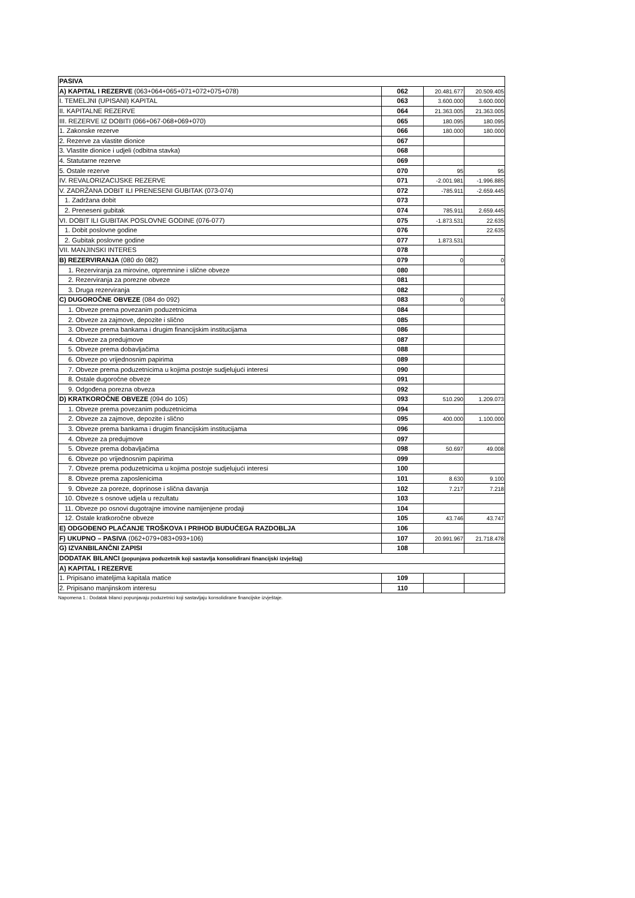| PASIVA | | | |
| A) KAPITAL I REZERVE (063+064+065+071+072+075+078) | 062 | 20.481.677 | 20.509.405 |
| I. TEMELJNI (UPISANI) KAPITAL | 063 | 3.600.000 | 3.600.000 |
| II. KAPITALNE REZERVE | 064 | 21.363.005 | 21.363.005 |
| III. REZERVE IZ DOBITI (066+067-068+069+070) | 065 | 180.095 | 180.095 |
| 1. Zakonske rezerve | 066 | 180.000 | 180.000 |
| 2. Rezerve za vlastite dionice | 067 | | |
| 3. Vlastite dionice i udjeli (odbitna stavka) | 068 | | |
| 4. Statutarne rezerve | 069 | | |
| 5. Ostale rezerve | 070 | 95 | 95 |
| IV. REVALORIZACIJSKE REZERVE | 071 | -2.001.981 | -1.996.885 |
| V. ZADRŽANA DOBIT ILI PRENESENI GUBITAK (073-074) | 072 | -785.911 | -2.659.445 |
| 1. Zadržana dobit | 073 | | |
| 2. Preneseni gubitak | 074 | 785.911 | 2.659.445 |
| VI. DOBIT ILI GUBITAK POSLOVNE GODINE (076-077) | 075 | -1.873.531 | 22.635 |
| 1. Dobit poslovne godine | 076 | | 22.635 |
| 2. Gubitak poslovne godine | 077 | 1.873.531 | |
| VII. MANJINSKI INTERES | 078 | | |
| B) REZERVIRANJA (080 do 082) | 079 | 0 | 0 |
| 1. Rezerviranja za mirovine, otpremnine i slične obveze | 080 | | |
| 2. Rezerviranja za porezne obveze | 081 | | |
| 3. Druga rezerviranja | 082 | | |
| C) DUGOROČNE OBVEZE (084 do 092) | 083 | 0 | 0 |
| 1. Obveze prema povezanim poduzetnicima | 084 | | |
| 2. Obveze za zajmove, depozite i slično | 085 | | |
| 3. Obveze prema bankama i drugim financijskim institucijama | 086 | | |
| 4. Obveze za predujmove | 087 | | |
| 5. Obveze prema dobavljačima | 088 | | |
| 6. Obveze po vrijednosnim papirima | 089 | | |
| 7. Obveze prema poduzetnicima u kojima postoje sudjelujući interesi | 090 | | |
| 8. Ostale dugoročne obveze | 091 | | |
| 9. Odgođena porezna obveza | 092 | | |
| D) KRATKOROČNE OBVEZE (094 do 105) | 093 | 510.290 | 1.209.073 |
| 1. Obveze prema povezanim poduzetnicima | 094 | | |
| 2. Obveze za zajmove, depozite i slično | 095 | 400.000 | 1.100.000 |
| 3. Obveze prema bankama i drugim financijskim institucijama | 096 | | |
| 4. Obveze za predujmove | 097 | | |
| 5. Obveze prema dobavljačima | 098 | 50.697 | 49.008 |
| 6. Obveze po vrijednosnim papirima | 099 | | |
| 7. Obveze prema poduzetnicima u kojima postoje sudjelujući interesi | 100 | | |
| 8. Obveze prema zaposlenicima | 101 | 8.630 | 9.100 |
| 9. Obveze za poreze, doprinose i slična davanja | 102 | 7.217 | 7.218 |
| 10. Obveze s osnove udjela u rezultatu | 103 | | |
| 11. Obveze po osnovi dugotrajne imovine namijenjene prodaji | 104 | | |
| 12. Ostale kratkoročne obveze | 105 | 43.746 | 43.747 |
| E) ODGOĐENO PLAĆANJE TROŠKOVA I PRIHOD BUDUĆEGA RAZDOBLJA | 106 | | |
| F) UKUPNO – PASIVA (062+079+083+093+106) | 107 | 20.991.967 | 21.718.478 |
| G) IZVANBILANČNI ZAPISI | 108 | | |
| DODATAK BILANCI (popunjava poduzetnik koji sastavlja konsolidirani financijski izvještaj) | | | |
| A) KAPITAL I REZERVE | | | |
| 1. Pripisano imateljima kapitala matice | 109 | | |
| 2. Pripisano manjinskom interesu | 110 | | |
Napomena 1.: Dodatak bilanci popunjavaju poduzetnici koji sastavljaju konsolidirane financijske izvještaje.